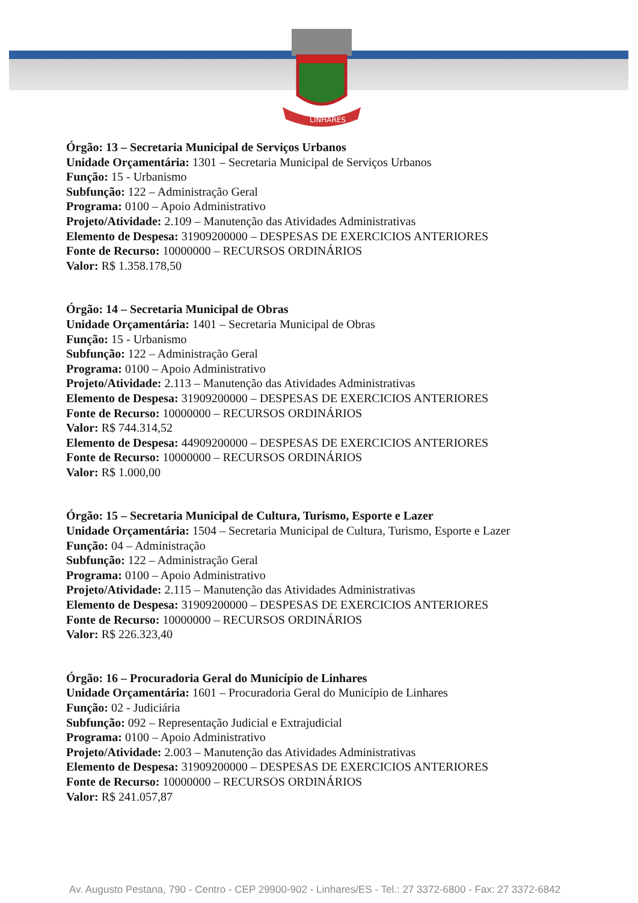LINHARES
Órgão: 13 – Secretaria Municipal de Serviços Urbanos
Unidade Orçamentária: 1301 – Secretaria Municipal de Serviços Urbanos
Função: 15 - Urbanismo
Subfunção: 122 – Administração Geral
Programa: 0100 – Apoio Administrativo
Projeto/Atividade: 2.109 – Manutenção das Atividades Administrativas
Elemento de Despesa: 31909200000 – DESPESAS DE EXERCICIOS ANTERIORES
Fonte de Recurso: 10000000 – RECURSOS ORDINÁRIOS
Valor: R$ 1.358.178,50
Órgão: 14 – Secretaria Municipal de Obras
Unidade Orçamentária: 1401 – Secretaria Municipal de Obras
Função: 15 - Urbanismo
Subfunção: 122 – Administração Geral
Programa: 0100 – Apoio Administrativo
Projeto/Atividade: 2.113 – Manutenção das Atividades Administrativas
Elemento de Despesa: 31909200000 – DESPESAS DE EXERCICIOS ANTERIORES
Fonte de Recurso: 10000000 – RECURSOS ORDINÁRIOS
Valor: R$ 744.314,52
Elemento de Despesa: 44909200000 – DESPESAS DE EXERCICIOS ANTERIORES
Fonte de Recurso: 10000000 – RECURSOS ORDINÁRIOS
Valor: R$ 1.000,00
Órgão: 15 – Secretaria Municipal de Cultura, Turismo, Esporte e Lazer
Unidade Orçamentária: 1504 – Secretaria Municipal de Cultura, Turismo, Esporte e Lazer
Função: 04 – Administração
Subfunção: 122 – Administração Geral
Programa: 0100 – Apoio Administrativo
Projeto/Atividade: 2.115 – Manutenção das Atividades Administrativas
Elemento de Despesa: 31909200000 – DESPESAS DE EXERCICIOS ANTERIORES
Fonte de Recurso: 10000000 – RECURSOS ORDINÁRIOS
Valor: R$ 226.323,40
Órgão: 16 – Procuradoria Geral do Município de Linhares
Unidade Orçamentária: 1601 – Procuradoria Geral do Município de Linhares
Função: 02 - Judiciária
Subfunção: 092 – Representação Judicial e Extrajudicial
Programa: 0100 – Apoio Administrativo
Projeto/Atividade: 2.003 – Manutenção das Atividades Administrativas
Elemento de Despesa: 31909200000 – DESPESAS DE EXERCICIOS ANTERIORES
Fonte de Recurso: 10000000 – RECURSOS ORDINÁRIOS
Valor: R$ 241.057,87
Av. Augusto Pestana, 790 - Centro - CEP 29900-902 - Linhares/ES - Tel.: 27 3372-6800 - Fax: 27 3372-6842